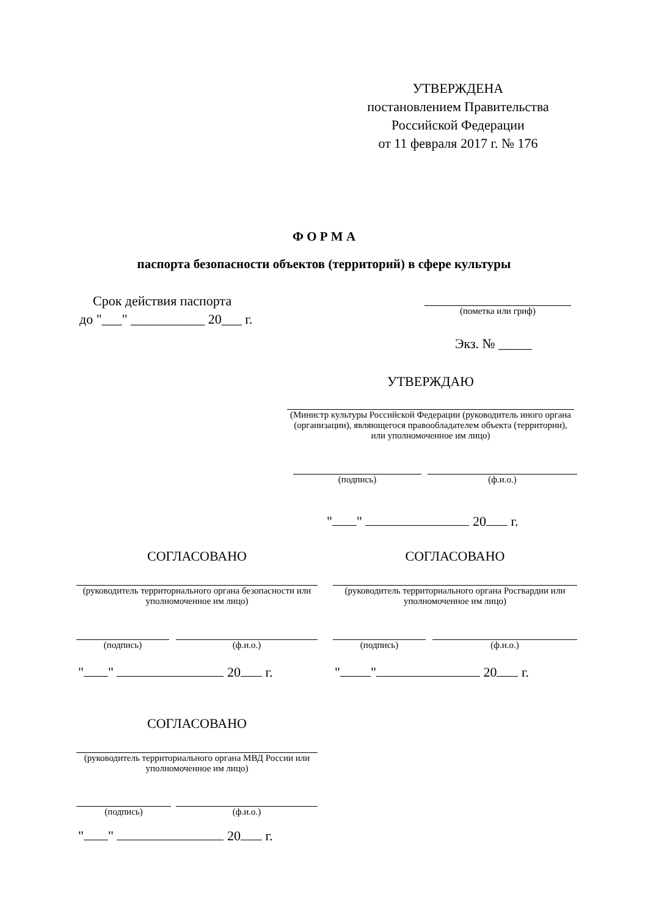УТВЕРЖДЕНА
постановлением Правительства
Российской Федерации
от 11 февраля 2017 г. № 176
Ф О Р М А
паспорта безопасности объектов (территорий) в сфере культуры
Срок действия паспорта
до "___" ___________ 20___ г.
(пометка или гриф)
Экз. № _____
УТВЕРЖДАЮ
(Министр культуры Российской Федерации (руководитель иного органа (организации), являющегося правообладателем объекта (территории), или уполномоченное им лицо)
(подпись) (ф.и.о.)
" " 20 г.
СОГЛАСОВАНО СОГЛАСОВАНО
(руководитель территориального органа безопасности или уполномоченное им лицо)
(руководитель территориального органа Росгвардии или уполномоченное им лицо)
(подпись) (ф.и.о.) (подпись) (ф.и.о.)
" " 20 г. " " 20 г.
СОГЛАСОВАНО
(руководитель территориального органа МВД России или уполномоченное им лицо)
(подпись) (ф.и.о.)
" " 20 г.